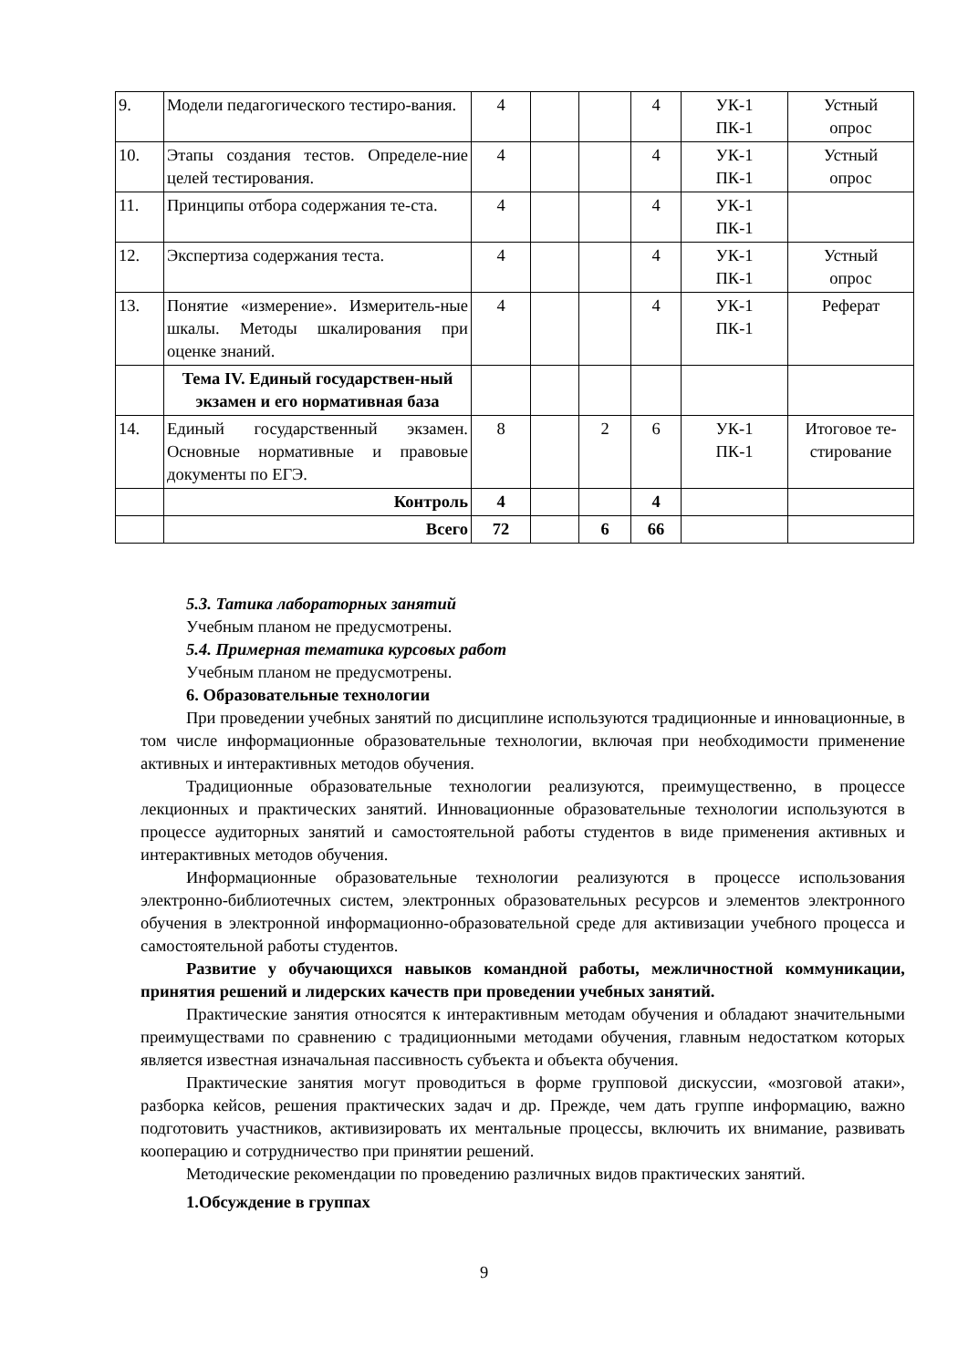| 9. | Модели педагогического тестиро-вания. | 4 | | | 4 | УК-1 ПК-1 | Устный опрос |
| 10. | Этапы создания тестов. Определе-ние целей тестирования. | 4 | | | 4 | УК-1 ПК-1 | Устный опрос |
| 11. | Принципы отбора содержания те-ста. | 4 | | | 4 | УК-1 ПК-1 | |
| 12. | Экспертиза содержания теста. | 4 | | | 4 | УК-1 ПК-1 | Устный опрос |
| 13. | Понятие «измерение». Измеритель-ные шкалы. Методы шкалирования при оценке знаний. | 4 | | | 4 | УК-1 ПК-1 | Реферат |
| | Тема IV. Единый государствен-ный экзамен и его нормативная база | | | | | | |
| 14. | Единый государственный экзамен. Основные нормативные и правовые документы по ЕГЭ. | 8 | | 2 | 6 | УК-1 ПК-1 | Итоговое те-стирование |
| | Контроль | 4 | | | 4 | | |
| | Всего | 72 | | 6 | 66 | | |
5.3. Татика лабораторных занятий
Учебным планом не предусмотрены.
5.4. Примерная тематика курсовых работ
Учебным планом не предусмотрены.
6. Образовательные технологии
При проведении учебных занятий по дисциплине используются традиционные и инновационные, в том числе информационные образовательные технологии, включая при необходимости применение активных и интерактивных методов обучения.
Традиционные образовательные технологии реализуются, преимущественно, в процессе лекционных и практических занятий. Инновационные образовательные технологии используются в процессе аудиторных занятий и самостоятельной работы студентов в виде применения активных и интерактивных методов обучения.
Информационные образовательные технологии реализуются в процессе использования электронно-библиотечных систем, электронных образовательных ресурсов и элементов электронного обучения в электронной информационно-образовательной среде для активизации учебного процесса и самостоятельной работы студентов.
Развитие у обучающихся навыков командной работы, межличностной коммуникации, принятия решений и лидерских качеств при проведении учебных занятий.
Практические занятия относятся к интерактивным методам обучения и обладают значительными преимуществами по сравнению с традиционными методами обучения, главным недостатком которых является известная изначальная пассивность субъекта и объекта обучения.
Практические занятия могут проводиться в форме групповой дискуссии, «мозговой атаки», разборка кейсов, решения практических задач и др. Прежде, чем дать группе информацию, важно подготовить участников, активизировать их ментальные процессы, включить их внимание, развивать кооперацию и сотрудничество при принятии решений.
Методические рекомендации по проведению различных видов практических занятий.
1.Обсуждение в группах
9